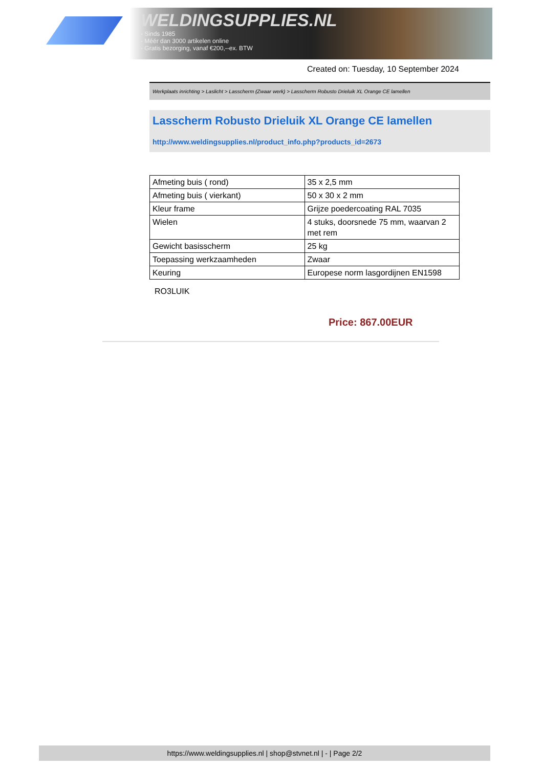WELDINGSUPPLIES.NL
- Sinds 1985
- Méér dan 3000 artikelen online
- Gratis bezorging, vanaf €200,--ex. BTW
Created on: Tuesday, 10 September 2024
Werkplaats inrichting > Laslicht > Lasscherm (Zwaar werk) > Lasscherm Robusto Drieluik XL Orange CE lamellen
Lasscherm Robusto Drieluik XL Orange CE lamellen
http://www.weldingsupplies.nl/product_info.php?products_id=2673
| Afmeting buis ( rond) | 35 x 2,5 mm |
| Afmeting buis ( vierkant) | 50 x 30 x 2 mm |
| Kleur frame | Grijze poedercoating RAL 7035 |
| Wielen | 4 stuks, doorsnede 75 mm, waarvan 2 met rem |
| Gewicht basisscherm | 25 kg |
| Toepassing werkzaamheden | Zwaar |
| Keuring | Europese norm lasgordijnen EN1598 |
RO3LUIK
Price: 867.00EUR
https://www.weldingsupplies.nl | shop@stvnet.nl | - | Page 2/2